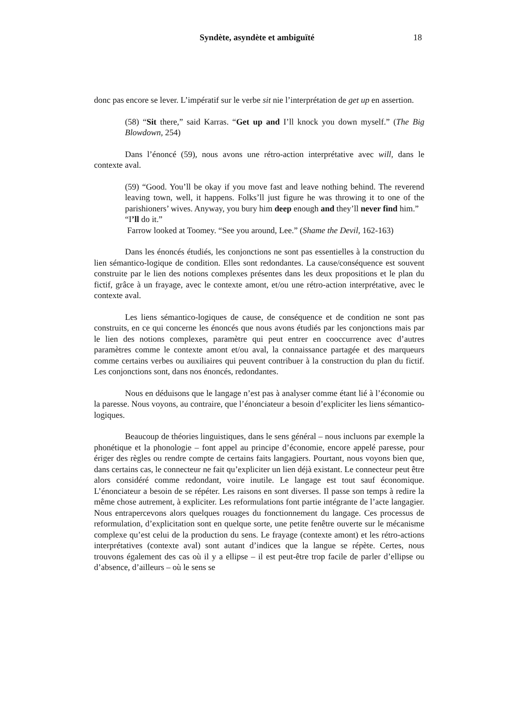Syndète, asyndète et ambiguïté 18
donc pas encore se lever. L’impératif sur le verbe sit nie l’interprétation de get up en assertion.
(58) “Sit there,” said Karras. “Get up and I’ll knock you down myself.” (The Big Blowdown, 254)
Dans l’énoncé (59), nous avons une rétro-action interprétative avec will, dans le contexte aval.
(59) “Good. You’ll be okay if you move fast and leave nothing behind. The reverend leaving town, well, it happens. Folks’ll just figure he was throwing it to one of the parishioners’ wives. Anyway, you bury him deep enough and they’ll never find him.”
“I’ll do it.”
Farrow looked at Toomey. “See you around, Lee.” (Shame the Devil, 162-163)
Dans les énoncés étudiés, les conjonctions ne sont pas essentielles à la construction du lien sémantico-logique de condition. Elles sont redondantes. La cause/conséquence est souvent construite par le lien des notions complexes présentes dans les deux propositions et le plan du fictif, grâce à un frayage, avec le contexte amont, et/ou une rétro-action interprétative, avec le contexte aval.
Les liens sémantico-logiques de cause, de conséquence et de condition ne sont pas construits, en ce qui concerne les énoncés que nous avons étudiés par les conjonctions mais par le lien des notions complexes, paramètre qui peut entrer en cooccurrence avec d’autres paramètres comme le contexte amont et/ou aval, la connaissance partagée et des marqueurs comme certains verbes ou auxiliaires qui peuvent contribuer à la construction du plan du fictif. Les conjonctions sont, dans nos énoncés, redondantes.
Nous en déduisons que le langage n’est pas à analyser comme étant lié à l’économie ou la paresse. Nous voyons, au contraire, que l’énonciateur a besoin d’expliciter les liens sémantico-logiques.
Beaucoup de théories linguistiques, dans le sens général – nous incluons par exemple la phonétique et la phonologie – font appel au principe d’économie, encore appelé paresse, pour ériger des règles ou rendre compte de certains faits langagiers. Pourtant, nous voyons bien que, dans certains cas, le connecteur ne fait qu’expliciter un lien déjà existant. Le connecteur peut être alors considéré comme redondant, voire inutile. Le langage est tout sauf économique. L’énonciateur a besoin de se répéter. Les raisons en sont diverses. Il passe son temps à redire la même chose autrement, à expliciter. Les reformulations font partie intégrante de l’acte langagier. Nous entrapercevons alors quelques rouages du fonctionnement du langage. Ces processus de reformulation, d’explicitation sont en quelque sorte, une petite fenêtre ouverte sur le mécanisme complexe qu’est celui de la production du sens. Le frayage (contexte amont) et les rétro-actions interprétatives (contexte aval) sont autant d’indices que la langue se répète. Certes, nous trouvons également des cas où il y a ellipse – il est peut-être trop facile de parler d’ellipse ou d’absence, d’ailleurs – où le sens se